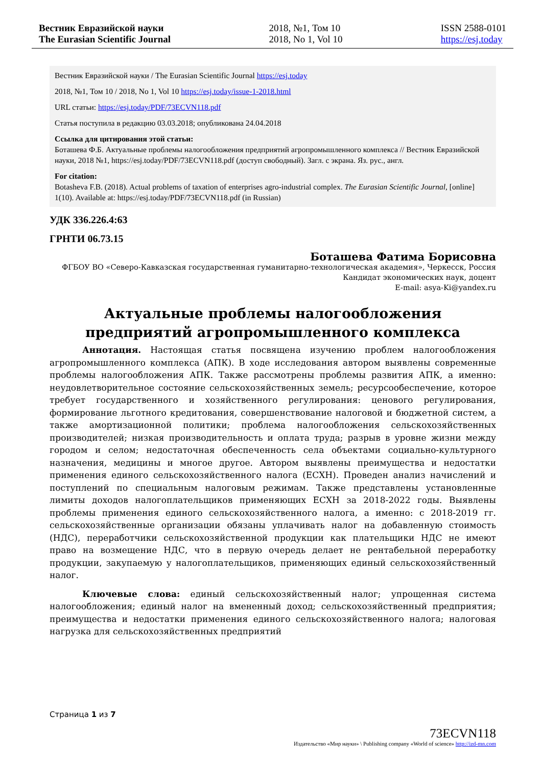Вестник Евразийской науки
The Eurasian Scientific Journal
2018, №1, Том 10
2018, No 1, Vol 10
ISSN 2588-0101
https://esj.today
Вестник Евразийской науки / The Eurasian Scientific Journal https://esj.today
2018, №1, Том 10 / 2018, No 1, Vol 10 https://esj.today/issue-1-2018.html
URL статьи: https://esj.today/PDF/73ECVN118.pdf
Статья поступила в редакцию 03.03.2018; опубликована 24.04.2018
Ссылка для цитирования этой статьи:
Боташева Ф.Б. Актуальные проблемы налогообложения предприятий агропромышленного комплекса // Вестник Евразийской науки, 2018 №1, https://esj.today/PDF/73ECVN118.pdf (доступ свободный). Загл. с экрана. Яз. рус., англ.
For citation:
Botasheva F.B. (2018). Actual problems of taxation of enterprises agro-industrial complex. The Eurasian Scientific Journal, [online] 1(10). Available at: https://esj.today/PDF/73ECVN118.pdf (in Russian)
УДК 336.226.4:63
ГРНТИ 06.73.15
Боташева Фатима Борисовна
ФГБОУ ВО «Северо-Кавказская государственная гуманитарно-технологическая академия», Черкесск, Россия
Кандидат экономических наук, доцент
E-mail: asya-Ki@yandex.ru
Актуальные проблемы налогообложения
предприятий агропромышленного комплекса
Аннотация. Настоящая статья посвящена изучению проблем налогообложения агропромышленного комплекса (АПК). В ходе исследования автором выявлены современные проблемы налогообложения АПК. Также рассмотрены проблемы развития АПК, а именно: неудовлетворительное состояние сельскохозяйственных земель; ресурсообеспечение, которое требует государственного и хозяйственного регулирования: ценового регулирования, формирование льготного кредитования, совершенствование налоговой и бюджетной систем, а также амортизационной политики; проблема налогообложения сельскохозяйственных производителей; низкая производительность и оплата труда; разрыв в уровне жизни между городом и селом; недостаточная обеспеченность села объектами социально-культурного назначения, медицины и многое другое. Автором выявлены преимущества и недостатки применения единого сельскохозяйственного налога (ЕСХН). Проведен анализ начислений и поступлений по специальным налоговым режимам. Также представлены установленные лимиты доходов налогоплательщиков применяющих ЕСХН за 2018-2022 годы. Выявлены проблемы применения единого сельскохозяйственного налога, а именно: с 2018-2019 гг. сельскохозяйственные организации обязаны уплачивать налог на добавленную стоимость (НДС), переработчики сельскохозяйственной продукции как плательщики НДС не имеют право на возмещение НДС, что в первую очередь делает не рентабельной переработку продукции, закупаемую у налогоплательщиков, применяющих единый сельскохозяйственный налог.
Ключевые слова: единый сельскохозяйственный налог; упрощенная система налогообложения; единый налог на вмененный доход; сельскохозяйственный предприятия; преимущества и недостатки применения единого сельскохозяйственного налога; налоговая нагрузка для сельскохозяйственных предприятий
Страница 1 из 7
73ECVN118
Издательство «Мир науки» \ Publishing company «World of science» http://izd-mn.com